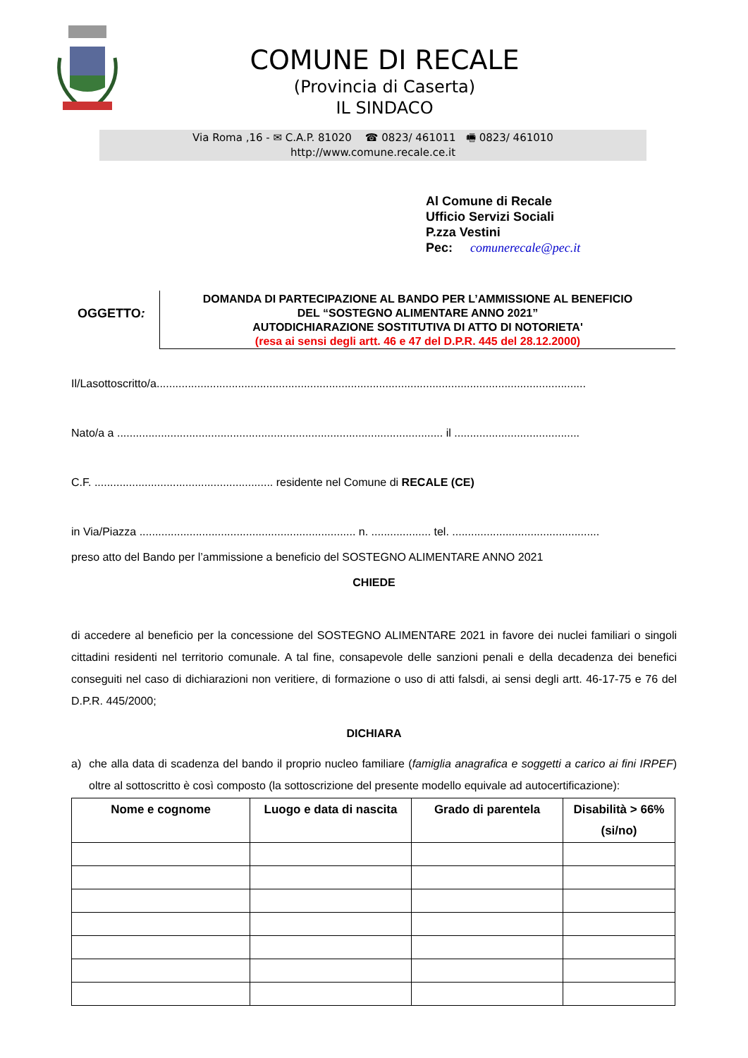COMUNE DI RECALE
(Provincia di Caserta)
IL SINDACO
Via Roma ,16 - ✉ C.A.P. 81020 ☎ 0823/ 461011 🖷 0823/ 461010
http://www.comune.recale.ce.it
Al Comune di Recale
Ufficio Servizi Sociali
P.zza Vestini
Pec: comunerecale@pec.it
OGGETTO:
DOMANDA DI PARTECIPAZIONE AL BANDO PER L’AMMISSIONE AL BENEFICIO
DEL “SOSTEGNO ALIMENTARE ANNO 2021”
AUTODICHIARAZIONE SOSTITUTIVA DI ATTO DI NOTORIETA'
(resa ai sensi degli artt. 46 e 47 del D.P.R. 445 del 28.12.2000)
Il/Lasottoscritto/a.........................................................................................................................................
Nato/a a ........................................................................................................ il ........................................
C.F. ......................................................... residente nel Comune di RECALE (CE)
in Via/Piazza ..................................................................... n. ................... tel. ...............................................
preso atto del Bando per l’ammissione a beneficio del SOSTEGNO ALIMENTARE ANNO 2021
CHIEDE
di accedere al beneficio per la concessione del SOSTEGNO ALIMENTARE 2021 in favore dei nuclei familiari o singoli cittadini residenti nel territorio comunale. A tal fine, consapevole delle sanzioni penali e della decadenza dei benefici conseguiti nel caso di dichiarazioni non veritiere, di formazione o uso di atti falsdi, ai sensi degli artt. 46-17-75 e 76 del D.P.R. 445/2000;
DICHIARA
a) che alla data di scadenza del bando il proprio nucleo familiare (famiglia anagrafica e soggetti a carico ai fini IRPEF) oltre al sottoscritto è così composto (la sottoscrizione del presente modello equivale ad autocertificazione):
| Nome e cognome | Luogo e data di nascita | Grado di parentela | Disabilità > 66% (si/no) |
| --- | --- | --- | --- |